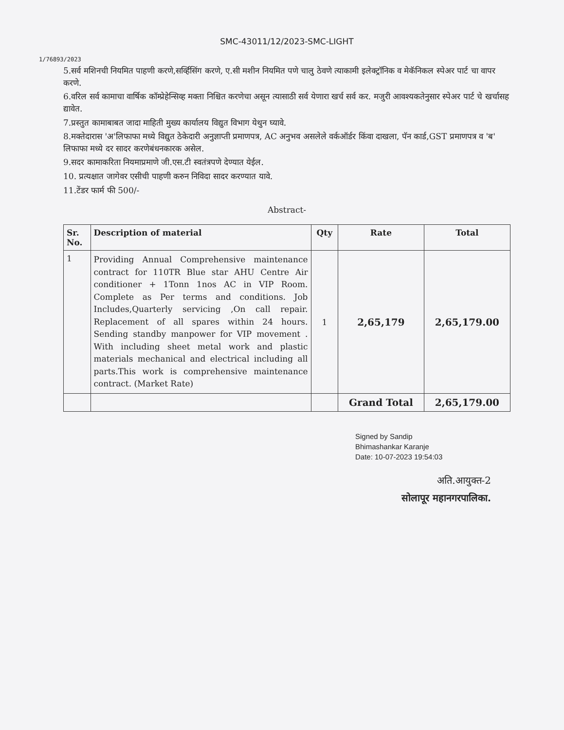SMC-43011/12/2023-SMC-LIGHT
1/76893/2023
5.सर्व मशिनची नियमित पाहणी करणे,सर्व्हिसिंग करणे, ए.सी मशीन नियमित पणे चालु ठेवणे त्याकामी इलेक्ट्रॉनिक व मेकॅनिकल स्पेअर पार्ट चा वापर करणे.
6.वरिल सर्व कामाचा वार्षिक कॉम्प्रेहेन्सिव्ह मक्ता निश्चित करणेचा असून त्यासाठी सर्व येणारा खर्च सर्व कर. मजुरी आवश्यकतेनुसार स्पेअर पार्ट चे खर्चासह द्यावेत.
7.प्रस्तुत कामाबाबत जादा माहिती मुख्य कार्यालय विद्युत विभाग येथुन घ्यावे.
8.मक्तेदारास 'अ'लिफाफा मध्ये विद्युत ठेकेदारी अनुज्ञाप्ती प्रमाणपत्र, AC अनुभव असलेले वर्कऑर्डर किंवा दाखला, पॅन कार्ड,GST प्रमाणपत्र व 'ब' लिफाफा मध्ये दर सादर करणेबंधनकारक असेल.
9.सदर कामाकरिता नियमाप्रमाणे जी.एस.टी स्वतंत्रपणे देण्यात येईल.
10. प्रत्यक्षात जागेवर एसीची पाहणी करुन निविदा सादर करण्यात यावे.
11.टेंडर फार्म फी 500/-
Abstract-
| Sr. No. | Description of material | Qty | Rate | Total |
| --- | --- | --- | --- | --- |
| 1 | Providing Annual Comprehensive maintenance contract for 110TR Blue star AHU Centre Air conditioner + 1Tonn 1nos AC in VIP Room. Complete as Per terms and conditions. Job Includes,Quarterly servicing ,On call repair. Replacement of all spares within 24 hours. Sending standby manpower for VIP movement . With including sheet metal work and plastic materials mechanical and electrical including all parts.This work is comprehensive maintenance contract. (Market Rate) | 1 | 2,65,179 | 2,65,179.00 |
| | | | Grand Total | 2,65,179.00 |
Signed by Sandip
Bhimashankar Karanje
Date: 10-07-2023 19:54:03
अति.आयुक्त-2
सोलापूर महानगरपालिका.